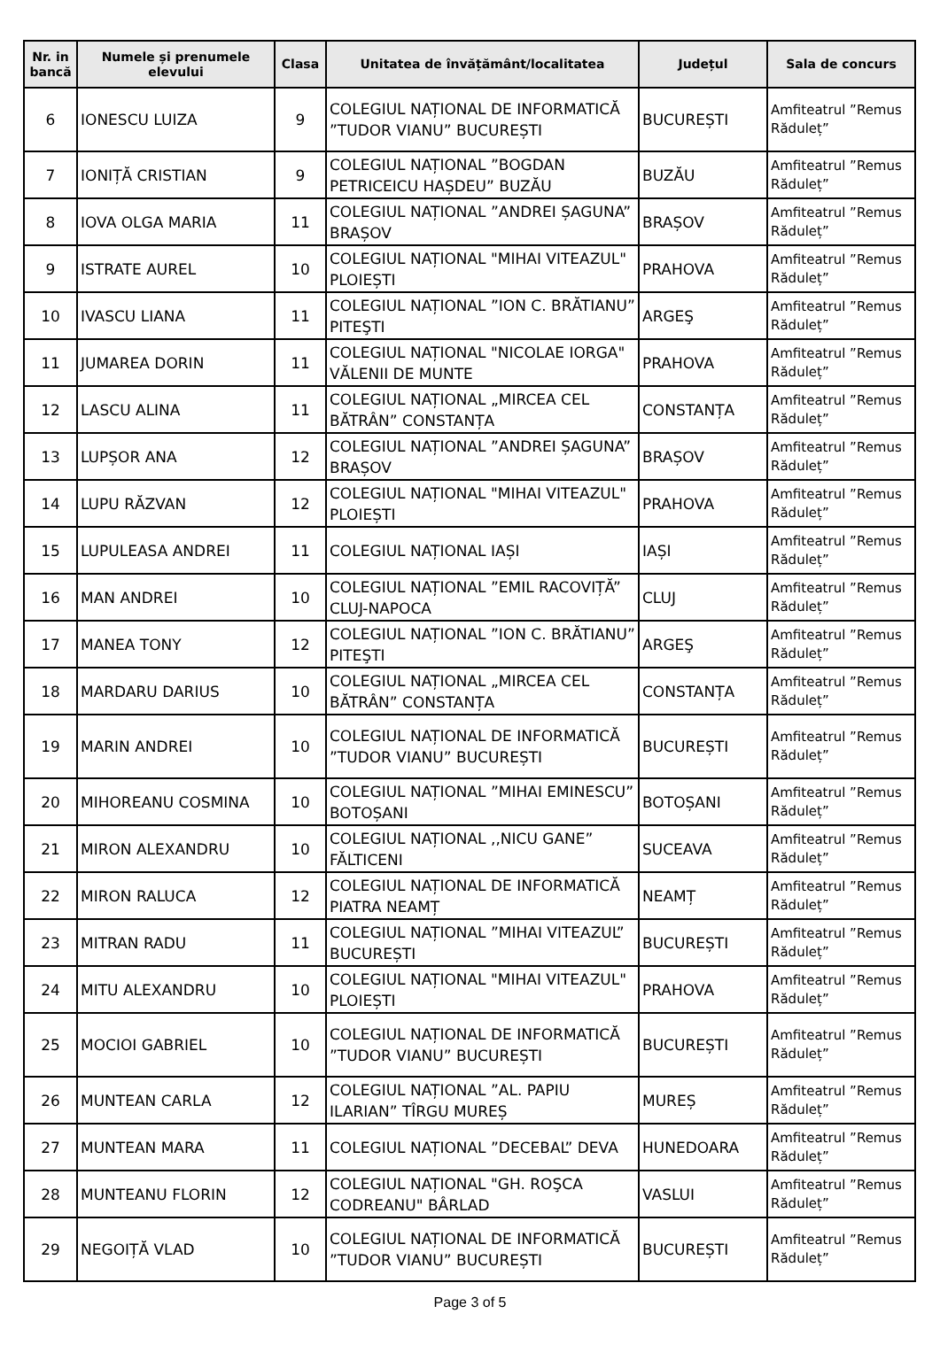| Nr. in bancă | Numele și prenumele elevului | Clasa | Unitatea de învățământ/localitatea | Județul | Sala de concurs |
| --- | --- | --- | --- | --- | --- |
| 6 | IONESCU LUIZA | 9 | COLEGIUL NAȚIONAL DE INFORMATICĂ ”TUDOR VIANU” BUCUREȘTI | BUCUREȘTI | Amfiteatrul ”Remus Răduleț” |
| 7 | IONIȚĂ CRISTIAN | 9 | COLEGIUL NAȚIONAL ”BOGDAN PETRICEICU HAȘDEU” BUZĂU | BUZĂU | Amfiteatrul ”Remus Răduleț” |
| 8 | IOVA OLGA MARIA | 11 | COLEGIUL NAȚIONAL ”ANDREI ȘAGUNA” BRAȘOV | BRAȘOV | Amfiteatrul ”Remus Răduleț” |
| 9 | ISTRATE AUREL | 10 | COLEGIUL NAȚIONAL "MIHAI VITEAZUL" PLOIEȘTI | PRAHOVA | Amfiteatrul ”Remus Răduleț” |
| 10 | IVASCU LIANA | 11 | COLEGIUL NAȚIONAL ”ION C. BRĂTIANU” PITEŞTI | ARGEŞ | Amfiteatrul ”Remus Răduleț” |
| 11 | JUMAREA DORIN | 11 | COLEGIUL NAȚIONAL "NICOLAE IORGA" VĂLENII DE MUNTE | PRAHOVA | Amfiteatrul ”Remus Răduleț” |
| 12 | LASCU ALINA | 11 | COLEGIUL NAȚIONAL „MIRCEA CEL BĂTRÂN” CONSTANȚA | CONSTANȚA | Amfiteatrul ”Remus Răduleț” |
| 13 | LUPȘOR ANA | 12 | COLEGIUL NAȚIONAL ”ANDREI ȘAGUNA” BRAȘOV | BRAȘOV | Amfiteatrul ”Remus Răduleț” |
| 14 | LUPU RĂZVAN | 12 | COLEGIUL NAȚIONAL "MIHAI VITEAZUL" PLOIEȘTI | PRAHOVA | Amfiteatrul ”Remus Răduleț” |
| 15 | LUPULEASA ANDREI | 11 | COLEGIUL NAȚIONAL IAȘI | IAȘI | Amfiteatrul ”Remus Răduleț” |
| 16 | MAN ANDREI | 10 | COLEGIUL NAȚIONAL ”EMIL RACOVIȚĂ” CLUJ-NAPOCA | CLUJ | Amfiteatrul ”Remus Răduleț” |
| 17 | MANEA TONY | 12 | COLEGIUL NAȚIONAL ”ION C. BRĂTIANU” PITEŞTI | ARGEŞ | Amfiteatrul ”Remus Răduleț” |
| 18 | MARDARU DARIUS | 10 | COLEGIUL NAȚIONAL „MIRCEA CEL BĂTRÂN” CONSTANȚA | CONSTANȚA | Amfiteatrul ”Remus Răduleț” |
| 19 | MARIN ANDREI | 10 | COLEGIUL NAȚIONAL DE INFORMATICĂ ”TUDOR VIANU” BUCUREȘTI | BUCUREȘTI | Amfiteatrul ”Remus Răduleț” |
| 20 | MIHOREANU COSMINA | 10 | COLEGIUL NAȚIONAL ”MIHAI EMINESCU” BOTOȘANI | BOTOȘANI | Amfiteatrul ”Remus Răduleț” |
| 21 | MIRON ALEXANDRU | 10 | COLEGIUL NAȚIONAL ,,NICU GANE” FĂLTICENI | SUCEAVA | Amfiteatrul ”Remus Răduleț” |
| 22 | MIRON RALUCA | 12 | COLEGIUL NAȚIONAL DE INFORMATICĂ PIATRA NEAMȚ | NEAMȚ | Amfiteatrul ”Remus Răduleț” |
| 23 | MITRAN RADU | 11 | COLEGIUL NAȚIONAL ”MIHAI VITEAZUL” BUCUREȘTI | BUCUREȘTI | Amfiteatrul ”Remus Răduleț” |
| 24 | MITU ALEXANDRU | 10 | COLEGIUL NAȚIONAL "MIHAI VITEAZUL" PLOIEȘTI | PRAHOVA | Amfiteatrul ”Remus Răduleț” |
| 25 | MOCIOI GABRIEL | 10 | COLEGIUL NAȚIONAL DE INFORMATICĂ ”TUDOR VIANU” BUCUREȘTI | BUCUREȘTI | Amfiteatrul ”Remus Răduleț” |
| 26 | MUNTEAN CARLA | 12 | COLEGIUL NAȚIONAL ”AL. PAPIU ILARIAN” TÎRGU MUREȘ | MUREȘ | Amfiteatrul ”Remus Răduleț” |
| 27 | MUNTEAN MARA | 11 | COLEGIUL NAȚIONAL ”DECEBAL” DEVA | HUNEDOARA | Amfiteatrul ”Remus Răduleț” |
| 28 | MUNTEANU FLORIN | 12 | COLEGIUL NAȚIONAL "GH. ROŞCA CODREANU" BÂRLAD | VASLUI | Amfiteatrul ”Remus Răduleț” |
| 29 | NEGOIȚĂ VLAD | 10 | COLEGIUL NAȚIONAL DE INFORMATICĂ ”TUDOR VIANU” BUCUREȘTI | BUCUREȘTI | Amfiteatrul ”Remus Răduleț” |
Page 3 of 5